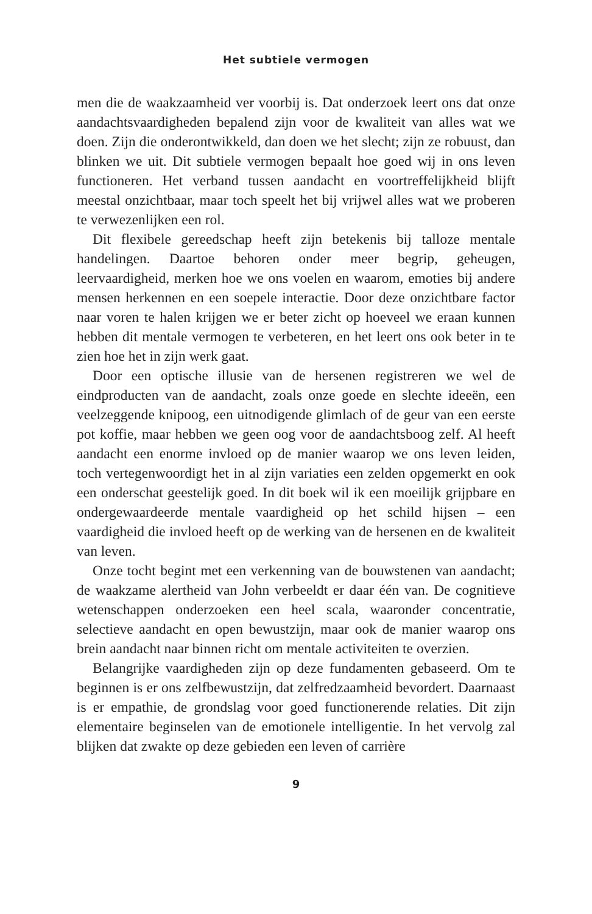Het subtiele vermogen
men die de waakzaamheid ver voorbij is. Dat onderzoek leert ons dat onze aandachtsvaardigheden bepalend zijn voor de kwaliteit van alles wat we doen. Zijn die onderontwikkeld, dan doen we het slecht; zijn ze robuust, dan blinken we uit. Dit subtiele vermogen bepaalt hoe goed wij in ons leven functioneren. Het verband tussen aandacht en voortreffelijkheid blijft meestal onzichtbaar, maar toch speelt het bij vrijwel alles wat we proberen te verwezenlijken een rol.
Dit flexibele gereedschap heeft zijn betekenis bij talloze mentale handelingen. Daartoe behoren onder meer begrip, geheugen, leervaardigheid, merken hoe we ons voelen en waarom, emoties bij andere mensen herkennen en een soepele interactie. Door deze onzichtbare factor naar voren te halen krijgen we er beter zicht op hoeveel we eraan kunnen hebben dit mentale vermogen te verbeteren, en het leert ons ook beter in te zien hoe het in zijn werk gaat.
Door een optische illusie van de hersenen registreren we wel de eindproducten van de aandacht, zoals onze goede en slechte ideeën, een veelzeggende knipoog, een uitnodigende glimlach of de geur van een eerste pot koffie, maar hebben we geen oog voor de aandachtsboog zelf. Al heeft aandacht een enorme invloed op de manier waarop we ons leven leiden, toch vertegenwoordigt het in al zijn variaties een zelden opgemerkt en ook een onderschat geestelijk goed. In dit boek wil ik een moeilijk grijpbare en ondergewaardeerde mentale vaardigheid op het schild hijsen – een vaardigheid die invloed heeft op de werking van de hersenen en de kwaliteit van leven.
Onze tocht begint met een verkenning van de bouwstenen van aandacht; de waakzame alertheid van John verbeeldt er daar één van. De cognitieve wetenschappen onderzoeken een heel scala, waaronder concentratie, selectieve aandacht en open bewustzijn, maar ook de manier waarop ons brein aandacht naar binnen richt om mentale activiteiten te overzien.
Belangrijke vaardigheden zijn op deze fundamenten gebaseerd. Om te beginnen is er ons zelfbewustzijn, dat zelfredzaamheid bevordert. Daarnaast is er empathie, de grondslag voor goed functionerende relaties. Dit zijn elementaire beginselen van de emotionele intelligentie. In het vervolg zal blijken dat zwakte op deze gebieden een leven of carrière
9